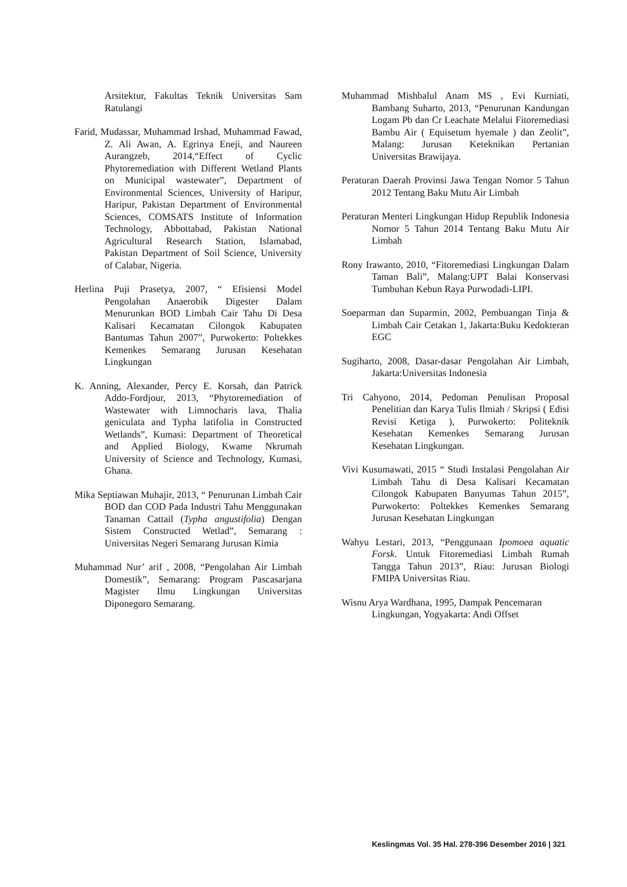Arsitektur, Fakultas Teknik Universitas Sam Ratulangi
Farid, Mudassar, Muhammad Irshad, Muhammad Fawad, Z. Ali Awan, A. Egrinya Eneji, and Naureen Aurangzeb, 2014,“Effect of Cyclic Phytoremediation with Different Wetland Plants on Municipal wastewater”, Department of Environmental Sciences, University of Haripur, Haripur, Pakistan Department of Environmental Sciences, COMSATS Institute of Information Technology, Abbottabad, Pakistan National Agricultural Research Station, Islamabad, Pakistan Department of Soil Science, University of Calabar, Nigeria.
Herlina Puji Prasetya, 2007, “ Efisiensi Model Pengolahan Anaerobik Digester Dalam Menurunkan BOD Limbah Cair Tahu Di Desa Kalisari Kecamatan Cilongok Kabupaten Bantumas Tahun 2007”, Purwokerto: Poltekkes Kemenkes Semarang Jurusan Kesehatan Lingkungan
K. Anning, Alexander, Percy E. Korsah, dan Patrick Addo-Fordjour, 2013, “Phytoremediation of Wastewater with Limnocharis lava, Thalia geniculata and Typha latifolia in Constructed Wetlands”, Kumasi: Department of Theoretical and Applied Biology, Kwame Nkrumah University of Science and Technology, Kumasi, Ghana.
Mika Septiawan Muhajir, 2013, “ Penurunan Limbah Cair BOD dan COD Pada Industri Tahu Menggunakan Tanaman Cattail (Typha angustifolia) Dengan Sistem Constructed Wetlad”, Semarang : Universitas Negeri Semarang Jurusan Kimia
Muhammad Nur’ arif , 2008, “Pengolahan Air Limbah Domestik”, Semarang: Program Pascasarjana Magister Ilmu Lingkungan Universitas Diponegoro Semarang.
Muhammad Mishbalul Anam MS , Evi Kurniati, Bambang Suharto, 2013, “Penurunan Kandungan Logam Pb dan Cr Leachate Melalui Fitoremediasi Bambu Air ( Equisetum hyemale ) dan Zeolit”, Malang: Jurusan Keteknikan Pertanian Universitas Brawijaya.
Peraturan Daerah Provinsi Jawa Tengan Nomor 5 Tahun 2012 Tentang Baku Mutu Air Limbah
Peraturan Menteri Lingkungan Hidup Republik Indonesia Nomor 5 Tahun 2014 Tentang Baku Mutu Air Limbah
Rony Irawanto, 2010, “Fitoremediasi Lingkungan Dalam Taman Bali”, Malang:UPT Balai Konservasi Tumbuhan Kebun Raya Purwodadi-LIPI.
Soeparman dan Suparmin, 2002, Pembuangan Tinja & Limbah Cair Cetakan 1, Jakarta:Buku Kedokteran EGC
Sugiharto, 2008, Dasar-dasar Pengolahan Air Limbah, Jakarta:Universitas Indonesia
Tri Cahyono, 2014, Pedoman Penulisan Proposal Penelitian dan Karya Tulis Ilmiah / Skripsi ( Edisi Revisi Ketiga ), Purwokerto: Politeknik Kesehatan Kemenkes Semarang Jurusan Kesehatan Lingkungan.
Vivi Kusumawati, 2015 “ Studi Instalasi Pengolahan Air Limbah Tahu di Desa Kalisari Kecamatan Cilongok Kabupaten Banyumas Tahun 2015”, Purwokerto: Poltekkes Kemenkes Semarang Jurusan Kesehatan Lingkungan
Wahyu Lestari, 2013, “Penggunaan Ipomoea aquatic Forsk. Untuk Fitoremediasi Limbah Rumah Tangga Tahun 2013”, Riau: Jurusan Biologi FMIPA Universitas Riau.
Wisnu Arya Wardhana, 1995, Dampak Pencemaran Lingkungan, Yogyakarta: Andi Offset
Keslingmas Vol. 35 Hal. 278-396 Desember 2016 | 321